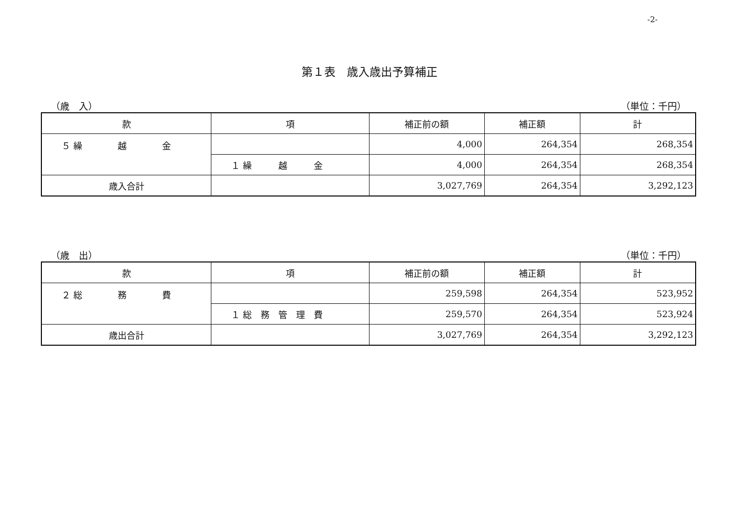-2-
第１表　歳入歳出予算補正
（歳　入） （単位：千円）
| 款 | 項 | 補正前の額 | 補正額 | 計 |
| --- | --- | --- | --- | --- |
| ５ 繰 越 金 | | 4,000 | 264,354 | 268,354 |
| | １ 繰 越 金 | 4,000 | 264,354 | 268,354 |
| 歳入合計 | | 3,027,769 | 264,354 | 3,292,123 |
（歳　出） （単位：千円）
| 款 | 項 | 補正前の額 | 補正額 | 計 |
| --- | --- | --- | --- | --- |
| ２ 総 務 費 | | 259,598 | 264,354 | 523,952 |
| | １ 総 務 管 理 費 | 259,570 | 264,354 | 523,924 |
| 歳出合計 | | 3,027,769 | 264,354 | 3,292,123 |